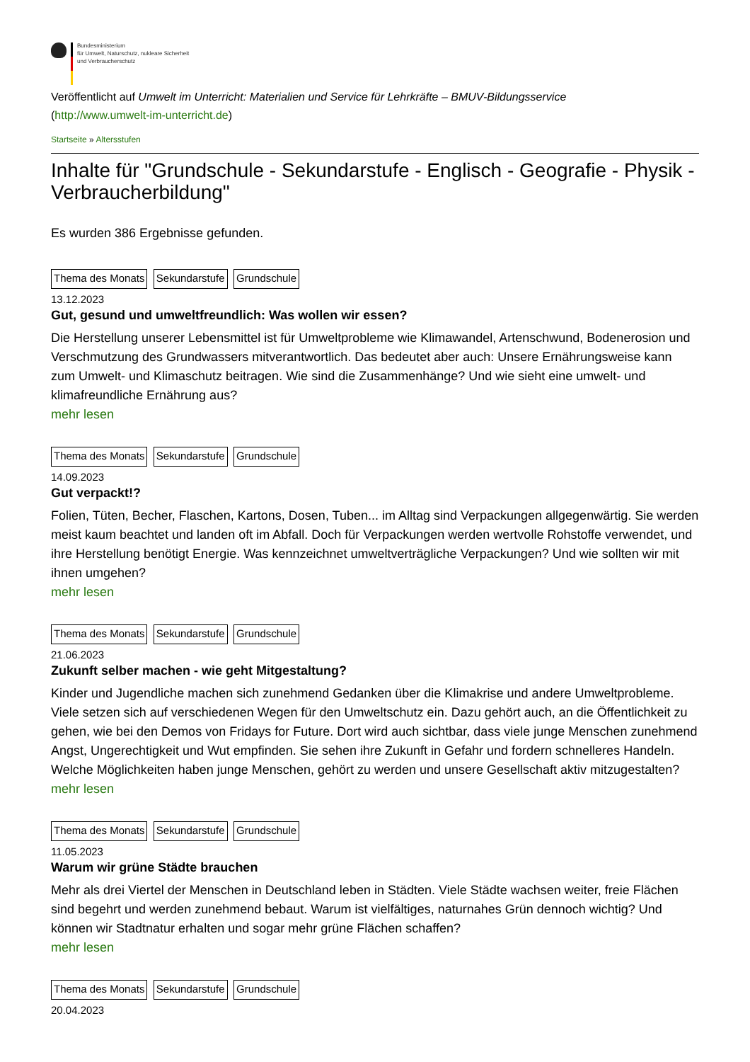Bundesministerium
für Umwelt, Naturschutz, nukleare Sicherheit
und Verbraucherschutz
Veröffentlicht auf Umwelt im Unterricht: Materialien und Service für Lehrkräfte – BMUV-Bildungsservice
(http://www.umwelt-im-unterricht.de)
Startseite » Altersstufen
Inhalte für "Grundschule - Sekundarstufe - Englisch - Geografie - Physik - Verbraucherbildung"
Es wurden 386 Ergebnisse gefunden.
Thema des Monats Sekundarstufe Grundschule
13.12.2023
Gut, gesund und umweltfreundlich: Was wollen wir essen?
Die Herstellung unserer Lebensmittel ist für Umweltprobleme wie Klimawandel, Artenschwund, Bodenerosion und Verschmutzung des Grundwassers mitverantwortlich. Das bedeutet aber auch: Unsere Ernährungsweise kann zum Umwelt- und Klimaschutz beitragen. Wie sind die Zusammenhänge? Und wie sieht eine umwelt- und klimafreundliche Ernährung aus?
mehr lesen
Thema des Monats Sekundarstufe Grundschule
14.09.2023
Gut verpackt!?
Folien, Tüten, Becher, Flaschen, Kartons, Dosen, Tuben... im Alltag sind Verpackungen allgegenwärtig. Sie werden meist kaum beachtet und landen oft im Abfall. Doch für Verpackungen werden wertvolle Rohstoffe verwendet, und ihre Herstellung benötigt Energie. Was kennzeichnet umweltverträgliche Verpackungen? Und wie sollten wir mit ihnen umgehen?
mehr lesen
Thema des Monats Sekundarstufe Grundschule
21.06.2023
Zukunft selber machen - wie geht Mitgestaltung?
Kinder und Jugendliche machen sich zunehmend Gedanken über die Klimakrise und andere Umweltprobleme. Viele setzen sich auf verschiedenen Wegen für den Umweltschutz ein. Dazu gehört auch, an die Öffentlichkeit zu gehen, wie bei den Demos von Fridays for Future. Dort wird auch sichtbar, dass viele junge Menschen zunehmend Angst, Ungerechtigkeit und Wut empfinden. Sie sehen ihre Zukunft in Gefahr und fordern schnelleres Handeln. Welche Möglichkeiten haben junge Menschen, gehört zu werden und unsere Gesellschaft aktiv mitzugestalten?
mehr lesen
Thema des Monats Sekundarstufe Grundschule
11.05.2023
Warum wir grüne Städte brauchen
Mehr als drei Viertel der Menschen in Deutschland leben in Städten. Viele Städte wachsen weiter, freie Flächen sind begehrt und werden zunehmend bebaut. Warum ist vielfältiges, naturnahes Grün dennoch wichtig? Und können wir Stadtnatur erhalten und sogar mehr grüne Flächen schaffen?
mehr lesen
Thema des Monats Sekundarstufe Grundschule
20.04.2023